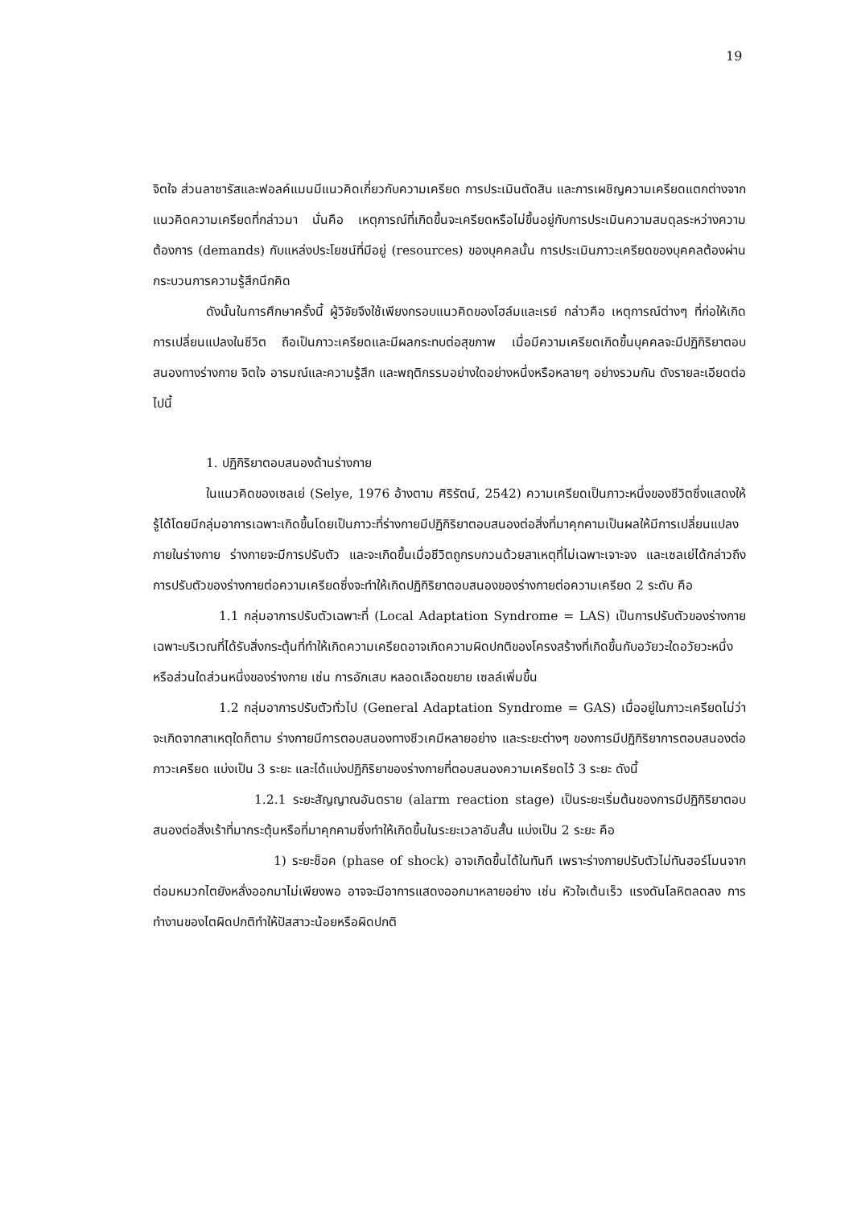19
จิตใจ ส่วนลาซารัสและฟอลค์แมนมีแนวคิดเกี่ยวกับความเครียด การประเมินตัดสิน และการเผชิญความเครียดแตกต่างจากแนวคิดความเครียดที่กล่าวมา นั่นคือ เหตุการณ์ที่เกิดขึ้นจะเครียดหรือไม่ขึ้นอยู่กับการประเมินความสมดุลระหว่างความต้องการ (demands) กับแหล่งประโยชน์ที่มีอยู่ (resources) ของบุคคลนั้น การประเมินภาวะเครียดของบุคคลต้องผ่านกระบวนการความรู้สึกนึกคิด
ดังนั้นในการศึกษาครั้งนี้ ผู้วิจัยจึงใช้เพียงกรอบแนวคิดของโฮล์มและเรย์ กล่าวคือ เหตุการณ์ต่างๆ ที่ก่อให้เกิดการเปลี่ยนแปลงในชีวิต ถือเป็นภาวะเครียดและมีผลกระทบต่อสุขภาพ เมื่อมีความเครียดเกิดขึ้นบุคคลจะมีปฏิกิริยาตอบสนองทางร่างกาย จิตใจ อารมณ์และความรู้สึก และพฤติกรรมอย่างใดอย่างหนึ่งหรือหลายๆ อย่างรวมกัน ดังรายละเอียดต่อไปนี้
1. ปฏิกิริยาตอบสนองด้านร่างกาย
ในแนวคิดของเซลเย่ (Selye, 1976 อ้างตาม ศิริรัตน์, 2542) ความเครียดเป็นภาวะหนึ่งของชีวิตซึ่งแสดงให้รู้ได้โดยมีกลุ่มอาการเฉพาะเกิดขึ้นโดยเป็นภาวะที่ร่างกายมีปฏิกิริยาตอบสนองต่อสิ่งที่มาคุกคามเป็นผลให้มีการเปลี่ยนแปลงภายในร่างกาย ร่างกายจะมีการปรับตัว และจะเกิดขึ้นเมื่อชีวิตถูกรบกวนด้วยสาเหตุที่ไม่เฉพาะเจาะจง และเซลเย่ได้กล่าวถึงการปรับตัวของร่างกายต่อความเครียดซึ่งจะทำให้เกิดปฏิกิริยาตอบสนองของร่างกายต่อความเครียด 2 ระดับ คือ
1.1 กลุ่มอาการปรับตัวเฉพาะที่ (Local Adaptation Syndrome = LAS) เป็นการปรับตัวของร่างกายเฉพาะบริเวณที่ได้รับสิ่งกระตุ้นที่ทำให้เกิดความเครียดอาจเกิดความผิดปกติของโครงสร้างที่เกิดขึ้นกับอวัยวะใดอวัยวะหนึ่ง หรือส่วนใดส่วนหนึ่งของร่างกาย เช่น การอักเสบ หลอดเลือดขยาย เซลล์เพิ่มขึ้น
1.2 กลุ่มอาการปรับตัวทั่วไป (General Adaptation Syndrome = GAS) เมื่ออยู่ในภาวะเครียดไม่ว่าจะเกิดจากสาเหตุใดก็ตาม ร่างกายมีการตอบสนองทางชีวเคมีหลายอย่าง และระยะต่างๆ ของการมีปฏิกิริยาการตอบสนองต่อภาวะเครียด แบ่งเป็น 3 ระยะ และได้แบ่งปฏิกิริยาของร่างกายที่ตอบสนองความเครียดไว้ 3 ระยะ ดังนี้
1.2.1 ระยะสัญญาณอันตราย (alarm reaction stage) เป็นระยะเริ่มต้นของการมีปฏิกิริยาตอบสนองต่อสิ่งเร้าที่มากระตุ้นหรือที่มาคุกคามซึ่งทำให้เกิดขึ้นในระยะเวลาอันสั้น แบ่งเป็น 2 ระยะ คือ
1) ระยะช็อค (phase of shock) อาจเกิดขึ้นได้ในทันที เพราะร่างกายปรับตัวไม่ทันฮอร์โมนจากต่อมหมวกไตยังหลั่งออกมาไม่เพียงพอ อาจจะมีอาการแสดงออกมาหลายอย่าง เช่น หัวใจเต้นเร็ว แรงดันโลหิตลดลง การทำงานของไตผิดปกติทำให้ปัสสาวะน้อยหรือผิดปกติ